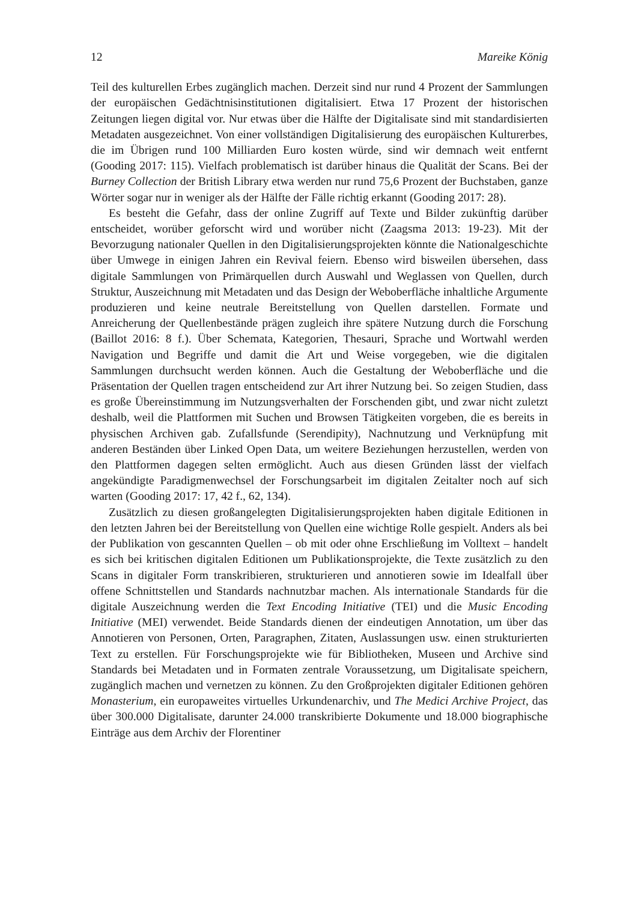12 Mareike König
Teil des kulturellen Erbes zugänglich machen. Derzeit sind nur rund 4 Prozent der Sammlungen der europäischen Gedächtnisinstitutionen digitalisiert. Etwa 17 Prozent der historischen Zeitungen liegen digital vor. Nur etwas über die Hälfte der Digitalisate sind mit standardisierten Metadaten ausgezeichnet. Von einer vollständigen Digitalisierung des europäischen Kulturerbes, die im Übrigen rund 100 Milliarden Euro kosten würde, sind wir demnach weit entfernt (Gooding 2017: 115). Vielfach problematisch ist darüber hinaus die Qualität der Scans. Bei der Burney Collection der British Library etwa werden nur rund 75,6 Prozent der Buchstaben, ganze Wörter sogar nur in weniger als der Hälfte der Fälle richtig erkannt (Gooding 2017: 28).
Es besteht die Gefahr, dass der online Zugriff auf Texte und Bilder zukünftig darüber entscheidet, worüber geforscht wird und worüber nicht (Zaagsma 2013: 19-23). Mit der Bevorzugung nationaler Quellen in den Digitalisierungsprojekten könnte die Nationalgeschichte über Umwege in einigen Jahren ein Revival feiern. Ebenso wird bisweilen übersehen, dass digitale Sammlungen von Primärquellen durch Auswahl und Weglassen von Quellen, durch Struktur, Auszeichnung mit Metadaten und das Design der Weboberfläche inhaltliche Argumente produzieren und keine neutrale Bereitstellung von Quellen darstellen. Formate und Anreicherung der Quellenbestände prägen zugleich ihre spätere Nutzung durch die Forschung (Baillot 2016: 8 f.). Über Schemata, Kategorien, Thesauri, Sprache und Wortwahl werden Navigation und Begriffe und damit die Art und Weise vorgegeben, wie die digitalen Sammlungen durchsucht werden können. Auch die Gestaltung der Weboberfläche und die Präsentation der Quellen tragen entscheidend zur Art ihrer Nutzung bei. So zeigen Studien, dass es große Übereinstimmung im Nutzungsverhalten der Forschenden gibt, und zwar nicht zuletzt deshalb, weil die Plattformen mit Suchen und Browsen Tätigkeiten vorgeben, die es bereits in physischen Archiven gab. Zufallsfunde (Serendipity), Nachnutzung und Verknüpfung mit anderen Beständen über Linked Open Data, um weitere Beziehungen herzustellen, werden von den Plattformen dagegen selten ermöglicht. Auch aus diesen Gründen lässt der vielfach angekündigte Paradigmenwechsel der Forschungsarbeit im digitalen Zeitalter noch auf sich warten (Gooding 2017: 17, 42 f., 62, 134).
Zusätzlich zu diesen großangelegten Digitalisierungsprojekten haben digitale Editionen in den letzten Jahren bei der Bereitstellung von Quellen eine wichtige Rolle gespielt. Anders als bei der Publikation von gescannten Quellen – ob mit oder ohne Erschließung im Volltext – handelt es sich bei kritischen digitalen Editionen um Publikationsprojekte, die Texte zusätzlich zu den Scans in digitaler Form transkribieren, strukturieren und annotieren sowie im Idealfall über offene Schnittstellen und Standards nachnutzbar machen. Als internationale Standards für die digitale Auszeichnung werden die Text Encoding Initiative (TEI) und die Music Encoding Initiative (MEI) verwendet. Beide Standards dienen der eindeutigen Annotation, um über das Annotieren von Personen, Orten, Paragraphen, Zitaten, Auslassungen usw. einen strukturierten Text zu erstellen. Für Forschungsprojekte wie für Bibliotheken, Museen und Archive sind Standards bei Metadaten und in Formaten zentrale Voraussetzung, um Digitalisate speichern, zugänglich machen und vernetzen zu können. Zu den Großprojekten digitaler Editionen gehören Monasterium, ein europaweites virtuelles Urkundenarchiv, und The Medici Archive Project, das über 300.000 Digitalisate, darunter 24.000 transkribierte Dokumente und 18.000 biographische Einträge aus dem Archiv der Florentiner